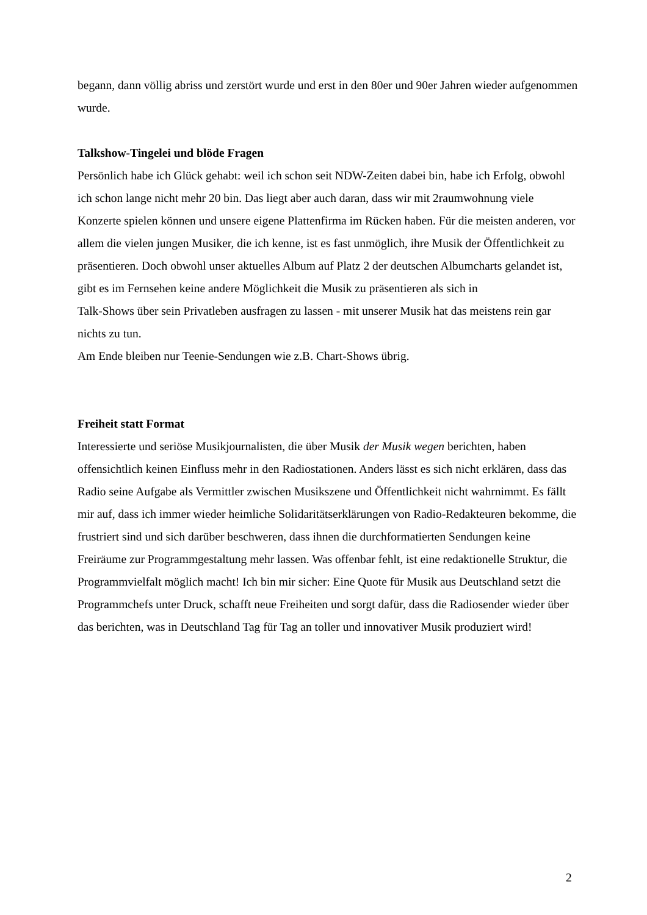begann, dann völlig abriss und zerstört wurde und erst in den 80er und 90er Jahren wieder aufgenommen wurde.
Talkshow-Tingelei und blöde Fragen
Persönlich habe ich Glück gehabt: weil ich schon seit NDW-Zeiten dabei bin, habe ich Erfolg, obwohl ich schon lange nicht mehr 20 bin. Das liegt aber auch daran, dass wir mit 2raumwohnung viele Konzerte spielen können und unsere eigene Plattenfirma im Rücken haben. Für die meisten anderen, vor allem die vielen jungen Musiker, die ich kenne, ist es fast unmöglich, ihre Musik der Öffentlichkeit zu präsentieren. Doch obwohl unser aktuelles Album auf Platz 2 der deutschen Albumcharts gelandet ist, gibt es im Fernsehen keine andere Möglichkeit die Musik zu präsentieren als sich in
Talk-Shows über sein Privatleben ausfragen zu lassen - mit unserer Musik hat das meistens rein gar nichts zu tun.
Am Ende bleiben nur Teenie-Sendungen wie z.B. Chart-Shows übrig.
Freiheit statt Format
Interessierte und seriöse Musikjournalisten, die über Musik der Musik wegen berichten, haben offensichtlich keinen Einfluss mehr in den Radiostationen. Anders lässt es sich nicht erklären, dass das Radio seine Aufgabe als Vermittler zwischen Musikszene und Öffentlichkeit nicht wahrnimmt. Es fällt mir auf, dass ich immer wieder heimliche Solidaritätserklärungen von Radio-Redakteuren bekomme, die frustriert sind und sich darüber beschweren, dass ihnen die durchformatierten Sendungen keine Freiräume zur Programmgestaltung mehr lassen. Was offenbar fehlt, ist eine redaktionelle Struktur, die Programmvielfalt möglich macht! Ich bin mir sicher: Eine Quote für Musik aus Deutschland setzt die Programmchefs unter Druck, schafft neue Freiheiten und sorgt dafür, dass die Radiosender wieder über das berichten, was in Deutschland Tag für Tag an toller und innovativer Musik produziert wird!
2